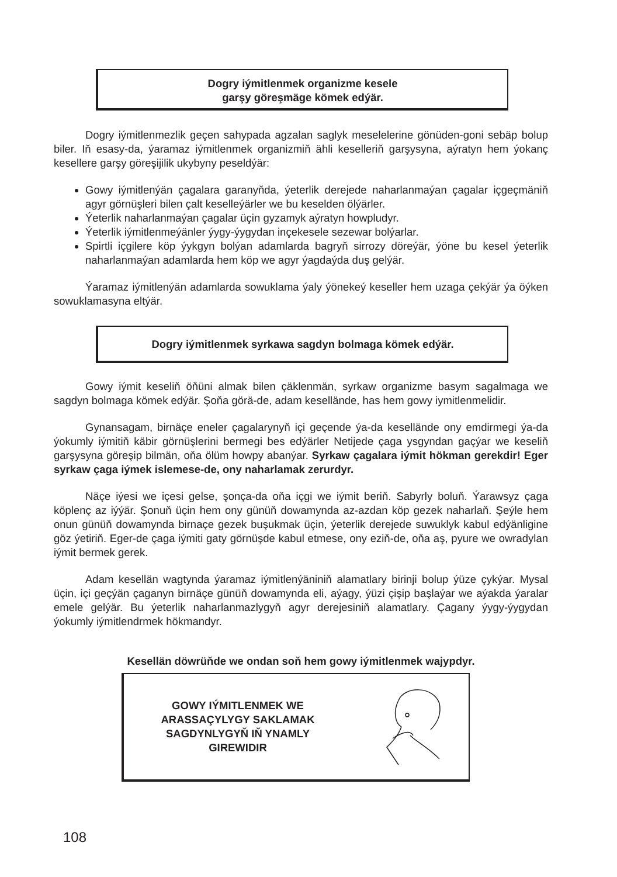Dogry iýmitlenmek organizme kesele
garşy göreşmäge kömek edýär.
Dogry iýmitlenmezlik geçen sahypada agzalan saglyk meselelerine gönüden-goni sebäp bolup biler. Iň esasy-da, ýaramaz iýmitlenmek organizmiň ähli keselleriň garşysyna, aýratyn hem ýokanç kesellere garşy göreşijilik ukybyny peseldýär:
Gowy iýmitlenýän çagalara garanyňda, ýeterlik derejede naharlanmaýan çagalar içgeçmäniň agyr görnüşleri bilen çalt keselleýärler we bu keselden ölýärler.
Ýeterlik naharlanmaýan çagalar üçin gyzamyk aýratyn howpludyr.
Ýeterlik iýmitlenmeýänler ýygy-ýygydan inçekesele sezewar bolýarlar.
Spirtli içgilere köp ýykgyn bolýan adamlarda bagryň sirrozy döreýär, ýöne bu kesel ýeterlik naharlanmaýan adamlarda hem köp we agyr ýagdaýda duş gelýär.
Ýaramaz iýmitlenýän adamlarda sowuklama ýaly ýönekeý keseller hem uzaga çekýär ýa öýken sowuklamasyna eltýär.
Dogry iýmitlenmek syrkawa sagdyn bolmaga kömek edýär.
Gowy iýmit keseliň öňüni almak bilen çäklenmän, syrkaw organizme basym sagalmaga we sagdyn bolmaga kömek edýär. Şoňa görä-de, adam kesellände, has hem gowy iymitlenmelidir.
Gynansagam, birnäçe eneler çagalarynyň içi geçende ýa-da kesellände ony emdirmegi ýa-da ýokumly iýmitiň käbir görnüşlerini bermegi bes edýärler Netijede çaga ysgyndan gaçýar we keseliň garşysyna göreşip bilmän, oňa ölüm howpy abanýar. Syrkaw çagalara iýmit hökman gerekdir! Eger syrkaw çaga iýmek islemese-de, ony naharlamak zerurdyr.
Näçe iýesi we içesi gelse, şonça-da oňa içgi we iýmit beriň. Sabyrly boluň. Ýarawsyz çaga köplenç az iýýär. Şonuň üçin hem ony günüň dowamynda az-azdan köp gezek naharlaň. Şeýle hem onun günüň dowamynda birnaçe gezek buşukmak üçin, ýeterlik derejede suwuklyk kabul edýänligine göz ýetiriň. Eger-de çaga iýmiti gaty görnüşde kabul etmese, ony eziň-de, oňa aş, pyure we owradylan iýmit bermek gerek.
Adam kesellän wagtynda ýaramaz iýmitlenýäniniň alamatlary birinji bolup ýüze çykýar. Mysal üçin, içi geçýän çaganyn birnäçe günüň dowamynda eli, aýagy, ýüzi çişip başlaýar we aýakda ýaralar emele gelýär. Bu ýeterlik naharlanmazlygyň agyr derejesiniň alamatlary. Çagany ýygy-ýygydan ýokumly iýmitlendrmek hökmandyr.
Kesellän döwrüňde we ondan soň hem gowy iýmitlenmek wajypdyr.
GOWY IÝMITLENMEK WE ARASSAÇYLYGY SAKLAMAK SAGDYNLYGYŇ IŇ YNAMLY GIREWIDIR
108